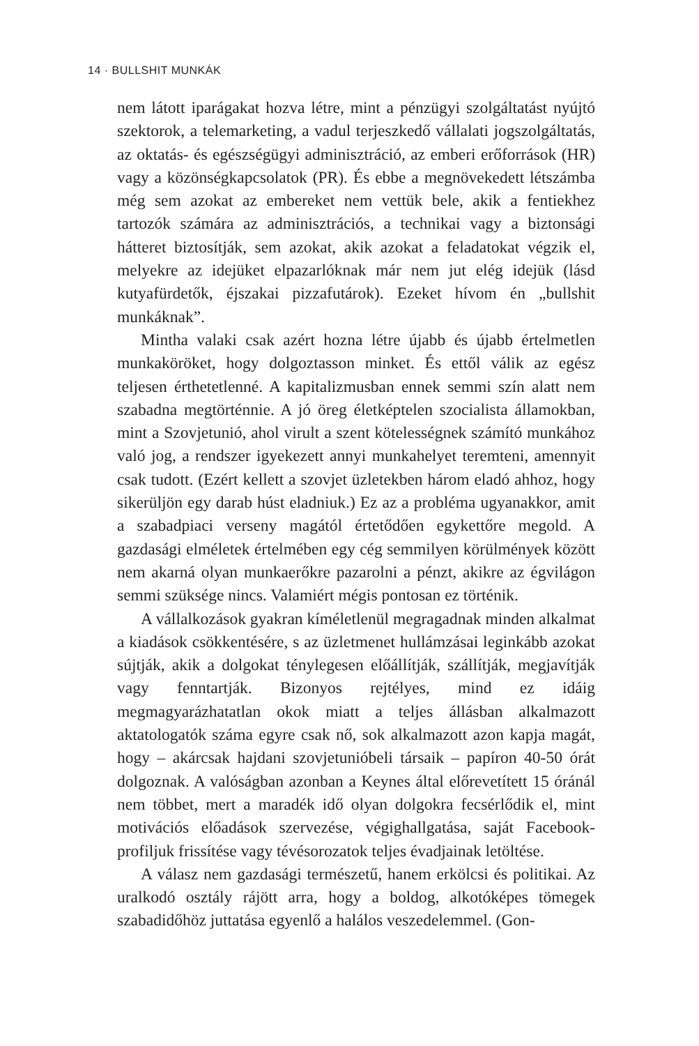14 · BULLSHIT MUNKÁK
nem látott iparágakat hozva létre, mint a pénzügyi szolgáltatást nyújtó szektorok, a telemarketing, a vadul terjeszkedő vállalati jogszolgáltatás, az oktatás- és egészségügyi adminisztráció, az emberi erőforrások (HR) vagy a közönségkapcsolatok (PR). És ebbe a megnövekedett létszámba még sem azokat az embereket nem vettük bele, akik a fentiekhez tartozók számára az adminisztrációs, a technikai vagy a biztonsági hátteret biztosítják, sem azokat, akik azokat a feladatokat végzik el, melyekre az idejüket elpazarlóknak már nem jut elég idejük (lásd kutyafürdetők, éjszakai pizzafutárok). Ezeket hívom én „bullshit munkáknak”.
Mintha valaki csak azért hozna létre újabb és újabb értelmetlen munkaköröket, hogy dolgoztasson minket. És ettől válik az egész teljesen érthetetlenné. A kapitalizmusban ennek semmi szín alatt nem szabadna megtörténnie. A jó öreg életképtelen szocialista államokban, mint a Szovjetunió, ahol virult a szent kötelességnek számító munkához való jog, a rendszer igyekezett annyi munkahelyet teremteni, amennyit csak tudott. (Ezért kellett a szovjet üzletekben három eladó ahhoz, hogy sikerüljön egy darab húst eladniuk.) Ez az a probléma ugyanakkor, amit a szabadpiaci verseny magától értetődően egykettőre megold. A gazdasági elméletek értelmében egy cég semmilyen körülmények között nem akarná olyan munkaerőkre pazarolni a pénzt, akikre az égvilágon semmi szüksége nincs. Valamiért mégis pontosan ez történik.
A vállalkozások gyakran kíméletlenül megragadnak minden alkalmat a kiadások csökkentésére, s az üzletmenet hullámzásai leginkább azokat sújtják, akik a dolgokat ténylegesen előállítják, szállítják, megjavítják vagy fenntartják. Bizonyos rejtélyes, mind ez idáig megmagyarázhatatlan okok miatt a teljes állásban alkalmazott aktatologatók száma egyre csak nő, sok alkalmazott azon kapja magát, hogy – akárcsak hajdani szovjetunióbeli társaik – papíron 40-50 órát dolgoznak. A valóságban azonban a Keynes által előrevetített 15 óránál nem többet, mert a maradék idő olyan dolgokra fecsérlődik el, mint motivációs előadások szervezése, végighallgatása, saját Facebook-profiljuk frissítése vagy tévésorozatok teljes évadjainak letöltése.
A válasz nem gazdasági természetű, hanem erkölcsi és politikai. Az uralkodó osztály rájött arra, hogy a boldog, alkotóképes tömegek szabadidőhöz juttatása egyenlő a halálos veszedelemmel. (Gon-